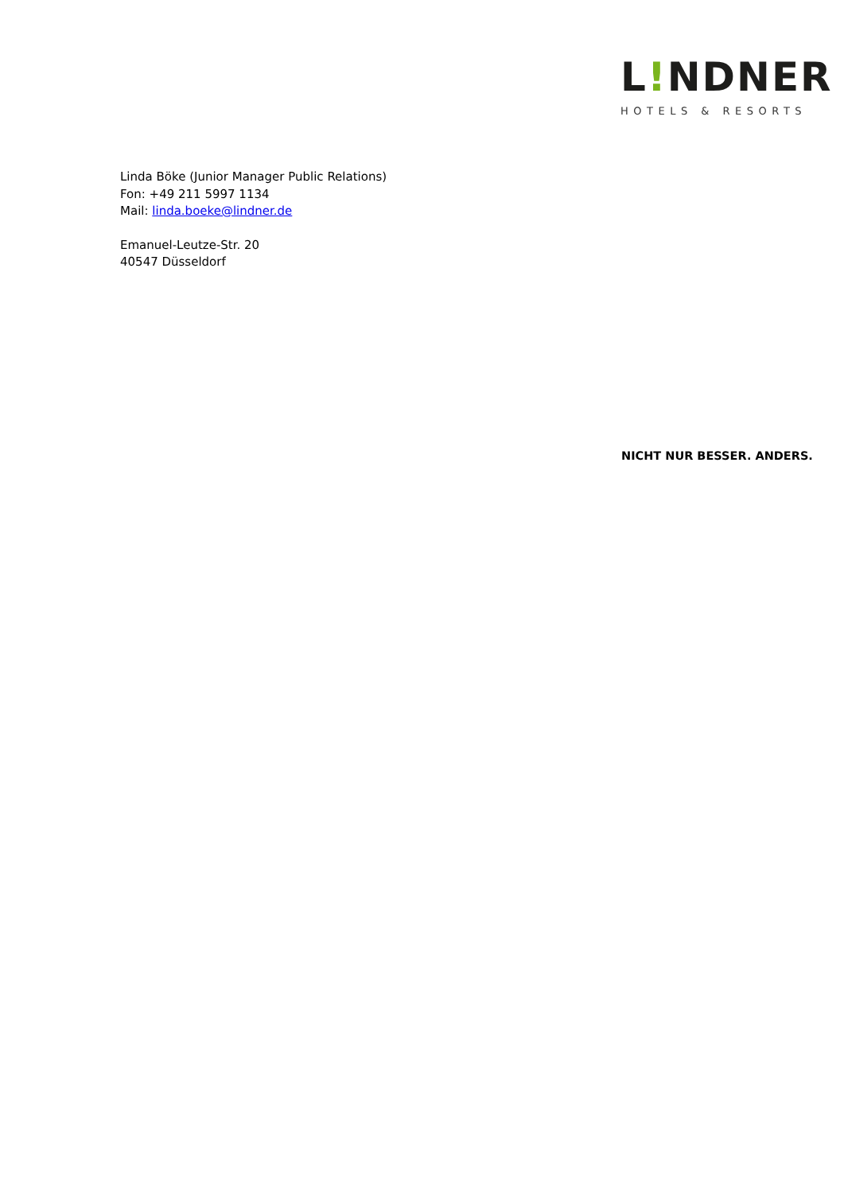L!NDNER
HOTELS & RESORTS
Linda Böke (Junior Manager Public Relations)
Fon: +49 211 5997 1134
Mail: linda.boeke@lindner.de
Emanuel-Leutze-Str. 20
40547 Düsseldorf
NICHT NUR BESSER. ANDERS.